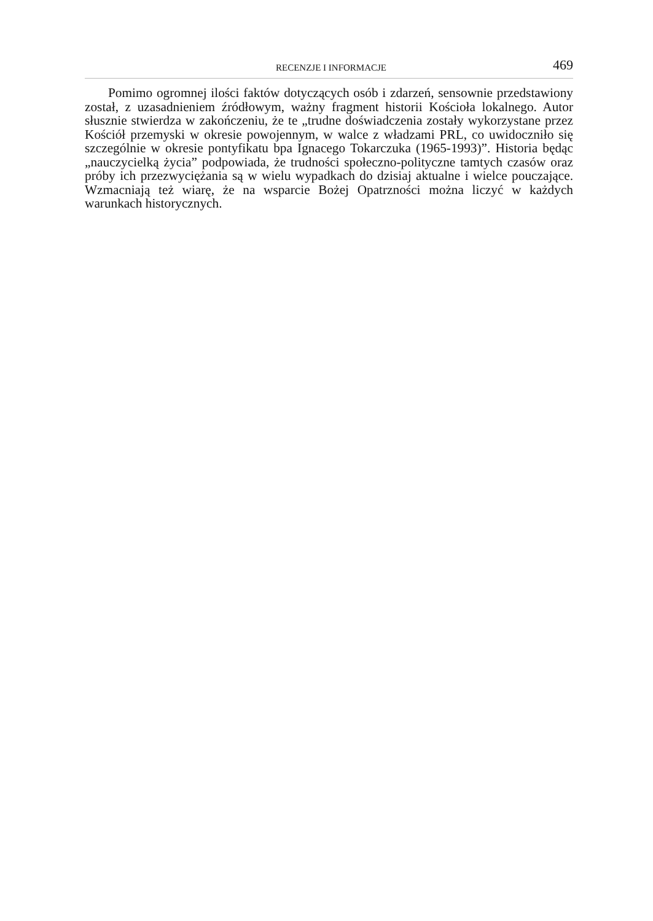RECENZJE I INFORMACJE 469
Pomimo ogromnej ilości faktów dotyczących osób i zdarzeń, sensownie przedstawiony został, z uzasadnieniem źródłowym, ważny fragment historii Kościoła lokalnego. Autor słusznie stwierdza w zakończeniu, że te „trudne doświadczenia zostały wykorzystane przez Kościół przemyski w okresie powojennym, w walce z władzami PRL, co uwidoczniło się szczególnie w okresie pontyfikatu bpa Ignacego Tokarczuka (1965-1993)”. Historia będąc „nauczycielką życia” podpowiada, że trudności społeczno-polityczne tamtych czasów oraz próby ich przezwyciężania są w wielu wypadkach do dzisiaj aktualne i wielce pouczające. Wzmacniają też wiarę, że na wsparcie Bożej Opatrzności można liczyć w każdych warunkach historycznych.